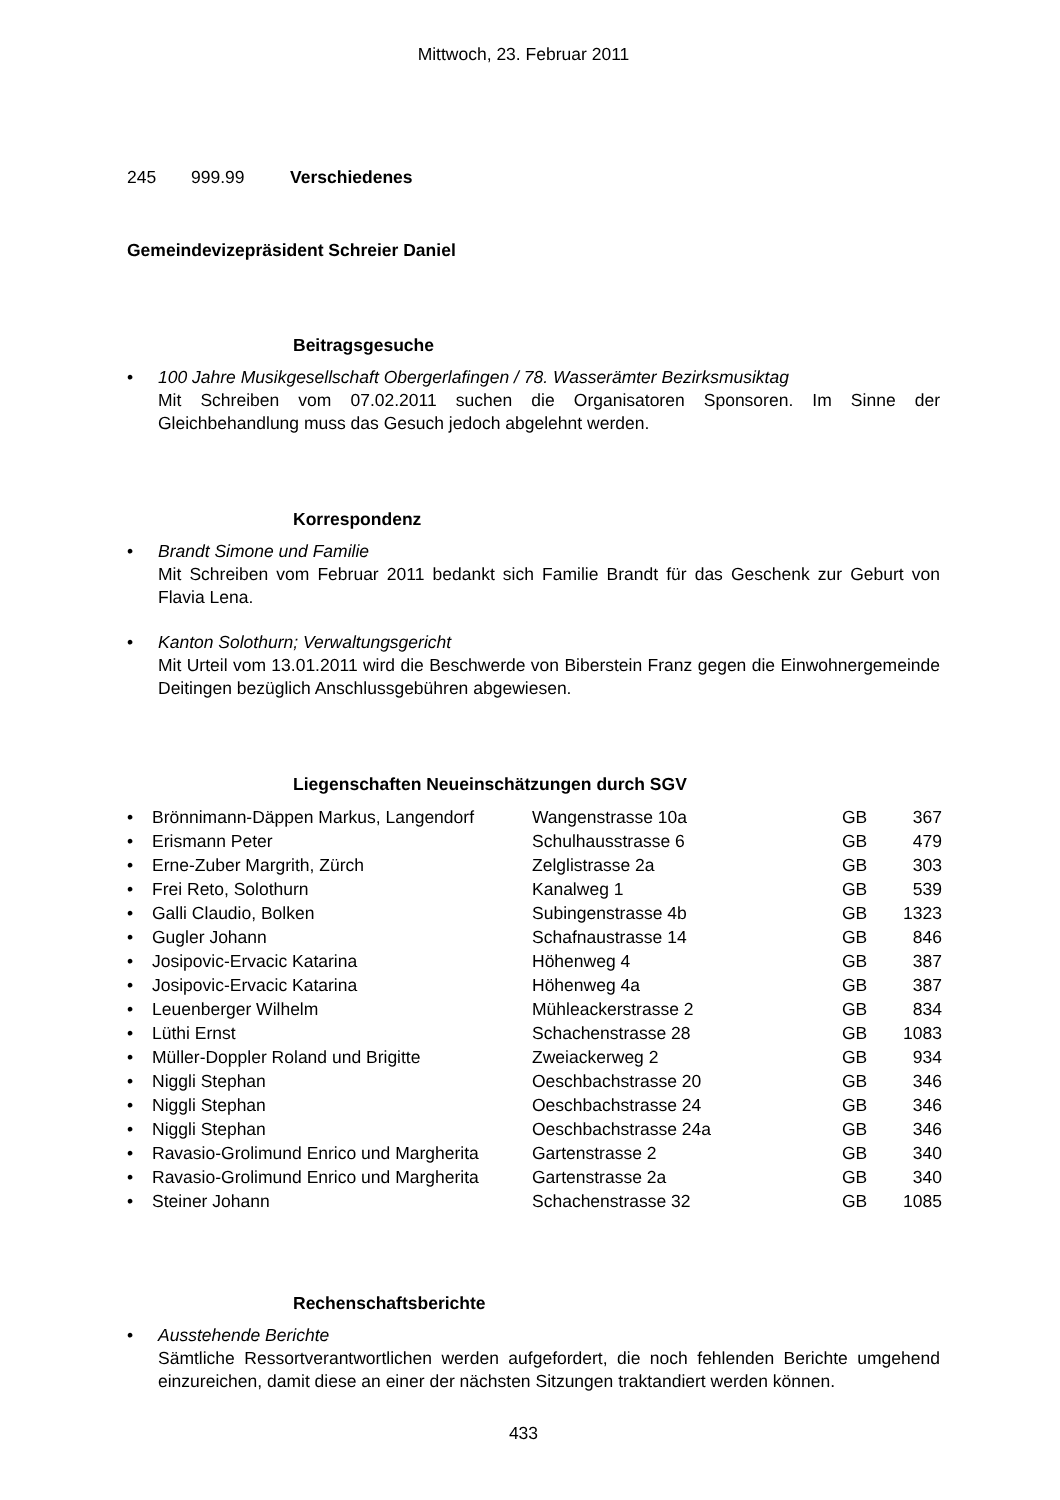Mittwoch, 23. Februar 2011
245 999.99 Verschiedenes
Gemeindevizepräsident Schreier Daniel
Beitragsgesuche
• 100 Jahre Musikgesellschaft Obergerlafingen / 78. Wasserämter Bezirksmusiktag
Mit Schreiben vom 07.02.2011 suchen die Organisatoren Sponsoren. Im Sinne der Gleichbehandlung muss das Gesuch jedoch abgelehnt werden.
Korrespondenz
• Brandt Simone und Familie
Mit Schreiben vom Februar 2011 bedankt sich Familie Brandt für das Geschenk zur Geburt von Flavia Lena.
• Kanton Solothurn; Verwaltungsgericht
Mit Urteil vom 13.01.2011 wird die Beschwerde von Biberstein Franz gegen die Einwohnergemeinde Deitingen bezüglich Anschlussgebühren abgewiesen.
Liegenschaften Neueinschätzungen durch SGV
| • | Brönnimann-Däppen Markus, Langendorf | Wangenstrasse 10a | GB | 367 |
| • | Erismann Peter | Schulhausstrasse 6 | GB | 479 |
| • | Erne-Zuber Margrith, Zürch | Zelglistrasse 2a | GB | 303 |
| • | Frei Reto, Solothurn | Kanalweg 1 | GB | 539 |
| • | Galli Claudio, Bolken | Subingenstrasse 4b | GB | 1323 |
| • | Gugler Johann | Schafnaustrasse 14 | GB | 846 |
| • | Josipovic-Ervacic Katarina | Höhenweg 4 | GB | 387 |
| • | Josipovic-Ervacic Katarina | Höhenweg 4a | GB | 387 |
| • | Leuenberger Wilhelm | Mühleackerstrasse 2 | GB | 834 |
| • | Lüthi Ernst | Schachenstrasse 28 | GB | 1083 |
| • | Müller-Doppler Roland und Brigitte | Zweiackerweg 2 | GB | 934 |
| • | Niggli Stephan | Oeschbachstrasse 20 | GB | 346 |
| • | Niggli Stephan | Oeschbachstrasse 24 | GB | 346 |
| • | Niggli Stephan | Oeschbachstrasse 24a | GB | 346 |
| • | Ravasio-Grolimund Enrico und Margherita | Gartenstrasse 2 | GB | 340 |
| • | Ravasio-Grolimund Enrico und Margherita | Gartenstrasse 2a | GB | 340 |
| • | Steiner Johann | Schachenstrasse 32 | GB | 1085 |
Rechenschaftsberichte
• Ausstehende Berichte
Sämtliche Ressortverantwortlichen werden aufgefordert, die noch fehlenden Berichte umgehend einzureichen, damit diese an einer der nächsten Sitzungen traktandiert werden können.
433